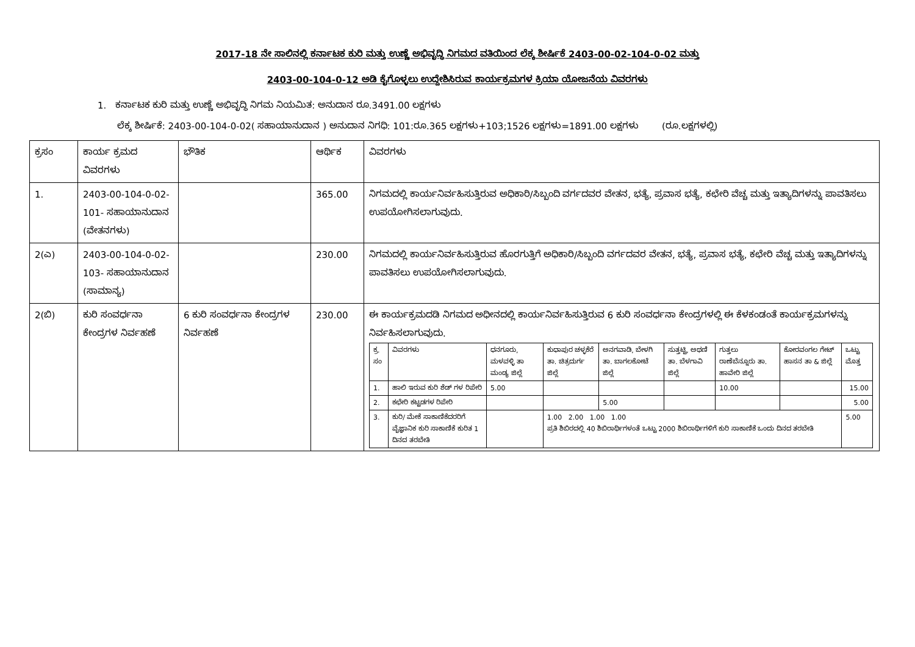2017-18 ನೇ ಸಾಲಿನಲ್ಲಿ ಕರ್ನಾಟಕ ಕುರಿ ಮತ್ತು ಉಣ್ಣೆ ಅಭಿವೃದ್ಧಿ ನಿಗಮದ ವತಿಯಿಂದ ಲೆಕ್ಕ ಶೀರ್ಷಿಕೆ 2403-00-02-104-0-02 ಮತ್ತು
2403-00-104-0-12 ಅಡಿ ಕೈಗೊಳ್ಳಲು ಉದ್ದೇಶಿಸಿರುವ ಕಾರ್ಯಕ್ರಮಗಳ ಕ್ರಿಯಾ ಯೋಜನೆಯ ವಿವರಗಳು
1. ಕರ್ನಾಟಕ ಕುರಿ ಮತ್ತು ಉಣ್ಣೆ ಅಭಿವೃದ್ಧಿ ನಿಗಮ ನಿಯಮಿತ: ಅನುದಾನ ರೂ.3491.00 ಲಕ್ಷಗಳು
ಲೆಕ್ಕ ಶೀರ್ಷಿಕೆ: 2403-00-104-0-02( ಸಹಾಯಾನುದಾನ ) ಅನುದಾನ ನಿಗಧಿ: 101:ರೂ.365 ಲಕ್ಷಗಳು+103;1526 ಲಕ್ಷಗಳು=1891.00 ಲಕ್ಷಗಳು (ರೂ.ಲಕ್ಷಗಳಲ್ಲಿ)
| ಕ್ರಸಂ | ಕಾರ್ಯ ಕ್ರಮದ ವಿವರಗಳು | ಭೌತಿಕ | ಆರ್ಥಿಕ | ವಿವರಗಳು |
| 1. | 2403-00-104-0-02-101- ಸಹಾಯಾನುದಾನ (ವೇತನಗಳು) | | 365.00 | ನಿಗಮದಲ್ಲಿ ಕಾರ್ಯನಿರ್ವಹಿಸುತ್ತಿರುವ ಅಧಿಕಾರಿ/ಸಿಬ್ಬಂದಿ ವರ್ಗದವರ ವೇತನ, ಭತ್ಯೆ, ಪ್ರವಾಸ ಭತ್ಯೆ, ಕಛೇರಿ ವೆಚ್ಚ ಮತ್ತು ಇತ್ಯಾದಿಗಳನ್ನು ಪಾವತಿಸಲು ಉಪಯೋಗಿಸಲಾಗುವುದು. |
| 2(ಎ) | 2403-00-104-0-02-103- ಸಹಾಯಾನುದಾನ (ಸಾಮಾನ್ಯ) | | 230.00 | ನಿಗಮದಲ್ಲಿ ಕಾರ್ಯನಿರ್ವಹಿಸುತ್ತಿರುವ ಹೊರಗುತ್ತಿಗೆ ಅಧಿಕಾರಿ/ಸಿಬ್ಬಂದಿ ವರ್ಗದವರ ವೇತನ, ಭತ್ಯೆ, ಪ್ರವಾಸ ಭತ್ಯೆ, ಕಛೇರಿ ವೆಚ್ಚ ಮತ್ತು ಇತ್ಯಾದಿಗಳನ್ನು ಪಾವತಿಸಲು ಉಪಯೋಗಿಸಲಾಗುವುದು. |
| 2(ಬಿ) | ಕುರಿ ಸಂವರ್ಧನಾ ಕೇಂದ್ರಗಳ ನಿರ್ವಹಣೆ | 6 ಕುರಿ ಸಂವರ್ಧನಾ ಕೇಂದ್ರಗಳ ನಿರ್ವಹಣೆ | 230.00 | ಈ ಕಾರ್ಯಕ್ರಮದಡಿ ನಿಗಮದ ಅಧೀನದಲ್ಲಿ ಕಾರ್ಯನಿರ್ವಹಿಸುತ್ತಿರುವ 6 ಕುರಿ ಸಂವರ್ಧನಾ ಕೇಂದ್ರಗಳಲ್ಲಿ ಈ ಕೆಳಕಂಡಂತೆ ಕಾರ್ಯಕ್ರಮಗಳನ್ನು ನಿರ್ವಹಿಸಲಾಗುವುದು. / ಕ್ರ. ಸಂ / ವಿವರಗಳು / ಧನಗೂರು, ಮಳವಳ್ಳಿ ತಾ ಮಂಡ್ಯ ಜಿಲ್ಲೆ / ಕುಧಾಪುರ ಚಳ್ಳಕೆರೆ ತಾ. ಚಿತ್ರದುರ್ಗ ಜಿಲ್ಲೆ / ಅನಗವಾಡಿ, ಬೇಳಗಿ ತಾ. ಬಾಗಲಕೋಟೆ ಜಿಲ್ಲೆ / ಸುತ್ತಟ್ಟಿ, ಅಥಣಿ ತಾ. ಬೆಳಗಾವಿ ಜಿಲ್ಲೆ / ಗುತ್ತಲು ರಾಣೆಬೆನ್ನೂರು ತಾ. ಹಾವೇರಿ ಜಿಲ್ಲೆ / ಕೋರವಂಗಲ ಗೇಟ್ ಹಾಸನ ತಾ & ಜಿಲ್ಲೆ / ಒಟ್ಟು ಮೊತ್ತ / / 1. / ಹಾಲಿ ಇರುವ ಕುರಿ ಶೆಡ್ ಗಳ ರಿಪೇರಿ / 5.00 / / / / 10.00 / / 15.00 / / 2. / ಕಛೇರಿ ಕಟ್ಟಡಗಳ ರಿಪೇರಿ / / / 5.00 / / / / 5.00 / / 3. / ಕುರಿ/ ಮೇಕೆ ಸಾಕಾಣಿಕೆದರರಿಗೆ ವೈಜ್ಞಾನಿಕ ಕುರಿ ಸಾಕಾಣಿಕೆ ಕುರಿತ 1 ದಿನದ ತರಬೇತಿ / / 1.00 2.00 1.00 1.00 ಪ್ರತಿ ಶಿಬಿರದಲ್ಲಿ 40 ಶಿಬಿರಾರ್ಥಿಗಳಂತೆ ಒಟ್ಟು 2000 ಶಿಬಿರಾರ್ಥಿಗಳಿಗೆ ಕುರಿ ಸಾಕಾಣಿಕೆ ಒಂದು ದಿನದ ತರಬೇತಿ / / / / / 5.00 / |